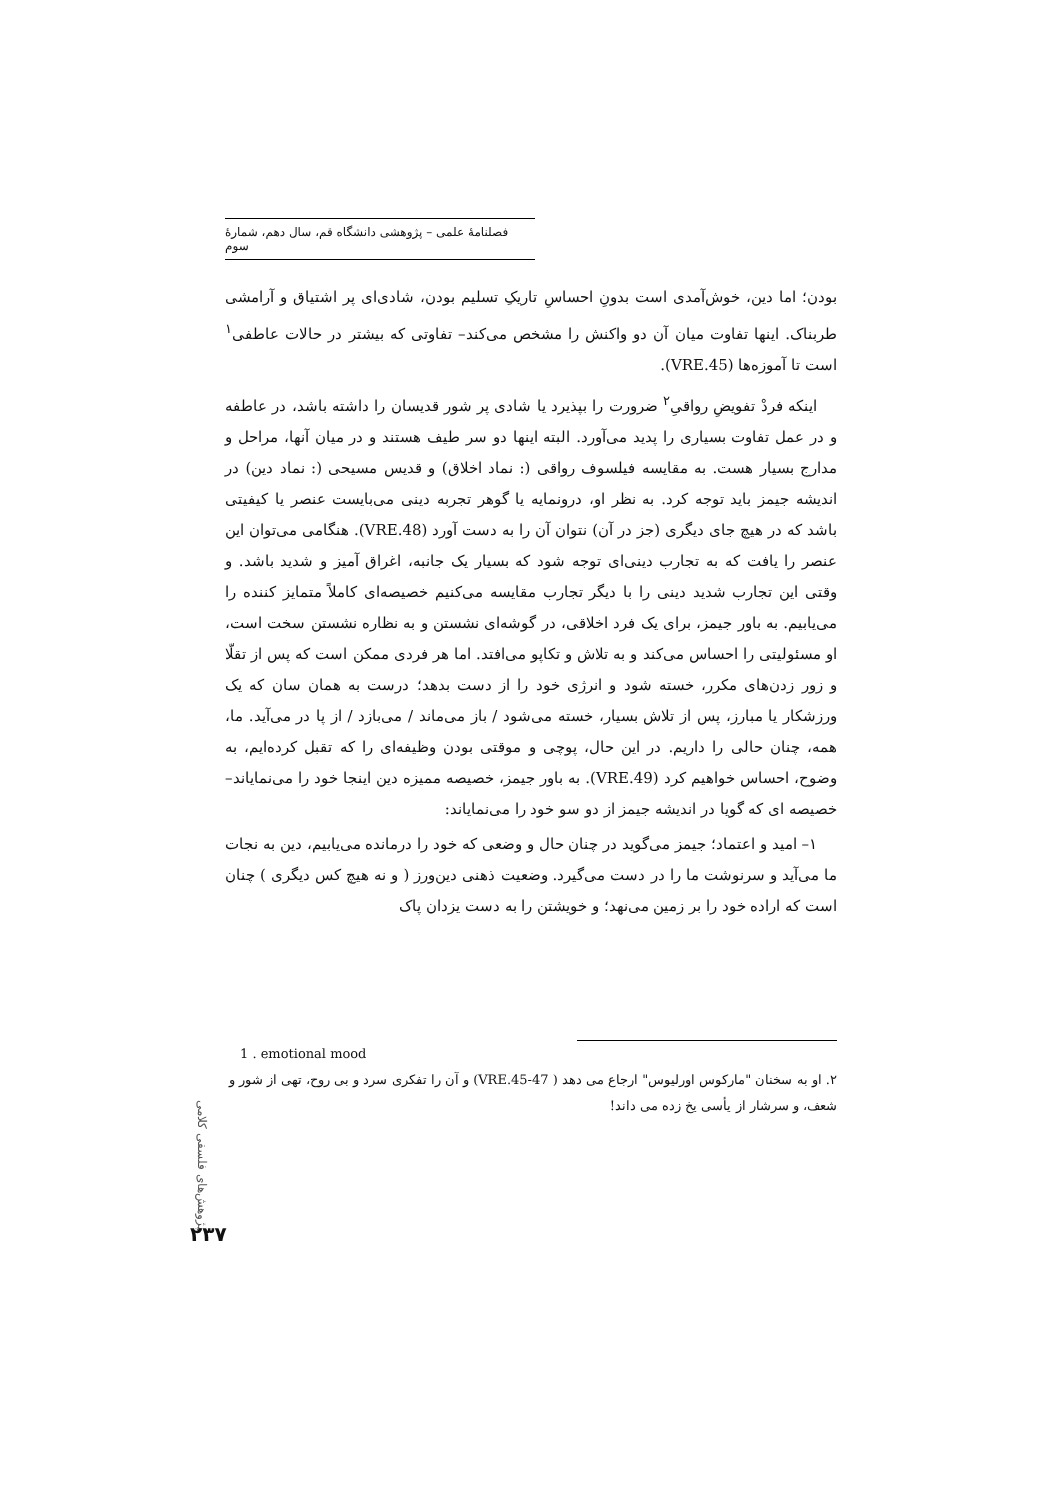فصلنامهٔ علمی – پژوهشی دانشگاه قم، سال دهم، شمارهٔ سوم
بودن؛ اما دین، خوش‌آمدی است بدونِ احساسِ تاریکِ تسلیم بودن، شادی‌ای پر اشتیاق و آرامشی طربناک. اینها تفاوت میان آن دو واکنش را مشخص می‌کند– تفاوتی که بیشتر در حالات عاطفی<sup>۱</sup> است تا آموزه‌ها (VRE.45).
اینکه فردْ تفویضِ رواقیِ<sup>۲</sup> ضرورت را بپذیرد یا شادی پر شور قدیسان را داشته باشد، در عاطفه و در عمل تفاوت بسیاری را پدید می‌آورد. البته اینها دو سر طیف هستند و در میان آنها، مراحل و مدارج بسیار هست. به مقایسه فیلسوف رواقی (: نماد اخلاق) و قدیس مسیحی (: نماد دین) در اندیشه جیمز باید توجه کرد. به نظر او، درونمایه یا گوهر تجربه دینی می‌بایست عنصر یا کیفیتی باشد که در هیچ جای دیگری (جز در آن) نتوان آن را به دست آورد (VRE.48). هنگامی می‌توان این عنصر را یافت که به تجارب دینی‌ای توجه شود که بسیار یک جانبه، اغراق آمیز و شدید باشد. و وقتی این تجارب شدید دینی را با دیگر تجارب مقایسه می‌کنیم خصیصه‌ای کاملاً متمایز کننده را می‌یابیم. به باور جیمز، برای یک فرد اخلاقی، در گوشه‌ای نشستن و به نظاره نشستن سخت است، او مسئولیتی را احساس می‌کند و به تلاش و تکاپو می‌افتد. اما هر فردی ممکن است که پس از تقلّا و زور زدن‌های مکرر، خسته شود و انرژی خود را از دست بدهد؛ درست به همان سان که یک ورزشکار یا مبارز، پس از تلاش بسیار، خسته می‌شود / باز می‌ماند / می‌بازد / از پا در می‌آید. ما، همه، چنان حالی را داریم. در این حال، پوچی و موقتی بودن وظیفه‌ای را که تقبل کرده‌ایم، به وضوح، احساس خواهیم کرد (VRE.49). به باور جیمز، خصیصه ممیزه دین اینجا خود را می‌نمایاند– خصیصه ای که گویا در اندیشه جیمز از دو سو خود را می‌نمایاند:
۱– امید و اعتماد؛ جیمز می‌گوید در چنان حال و وضعی که خود را درمانده می‌یابیم، دین به نجات ما می‌آید و سرنوشت ما را در دست می‌گیرد. وضعیت ذهنی دین‌ورز ( و نه هیچ کس دیگری ) چنان است که اراده خود را بر زمین می‌نهد؛ و خویشتن را به دست یزدان پاک
1 . emotional mood
۲. او به سخنان "مارکوس اورلیوس" ارجاع می دهد ( VRE.45-47) و آن را تفکری سرد و بی روح، تهی از شور و شعف، و سرشار از یأسی یخ زده می داند!
پژوهش‌های فلسفی کلامی
۲۳۷